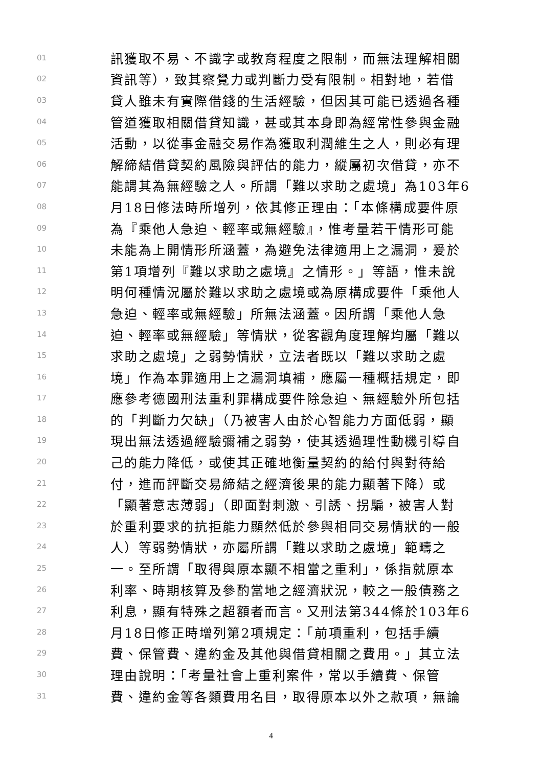01 訊獲取不易、不識字或教育程度之限制，而無法理解相關
02 資訊等），致其察覺力或判斷力受有限制。相對地，若借
03 貸人雖未有實際借錢的生活經驗，但因其可能已透過各種
04 管道獲取相關借貸知識，甚或其本身即為經常性參與金融
05 活動，以從事金融交易作為獲取利潤維生之人，則必有理
06 解締結借貸契約風險與評估的能力，縱屬初次借貸，亦不
07 能謂其為無經驗之人。所謂「難以求助之處境」為103年6
08 月18日修法時所增列，依其修正理由：「本條構成要件原
09 為『乘他人急迫、輕率或無經驗』，惟考量若干情形可能
10 未能為上開情形所涵蓋，為避免法律適用上之漏洞，爰於
11 第1項增列『難以求助之處境』之情形。」等語，惟未說
12 明何種情況屬於難以求助之處境或為原構成要件「乘他人
13 急迫、輕率或無經驗」所無法涵蓋。因所謂「乘他人急
14 迫、輕率或無經驗」等情狀，從客觀角度理解均屬「難以
15 求助之處境」之弱勢情狀，立法者既以「難以求助之處
16 境」作為本罪適用上之漏洞填補，應屬一種概括規定，即
17 應參考德國刑法重利罪構成要件除急迫、無經驗外所包括
18 的「判斷力欠缺」（乃被害人由於心智能力方面低弱，顯
19 現出無法透過經驗彌補之弱勢，使其透過理性動機引導自
20 己的能力降低，或使其正確地衡量契約的給付與對待給
21 付，進而評斷交易締結之經濟後果的能力顯著下降）或
22 「顯著意志薄弱」（即面對刺激、引誘、拐騙，被害人對
23 於重利要求的抗拒能力顯然低於參與相同交易情狀的一般
24 人）等弱勢情狀，亦屬所謂「難以求助之處境」範疇之
25 一。至所謂「取得與原本顯不相當之重利」，係指就原本
26 利率、時期核算及參酌當地之經濟狀況，較之一般債務之
27 利息，顯有特殊之超額者而言。又刑法第344條於103年6
28 月18日修正時增列第2項規定：「前項重利，包括手續
29 費、保管費、違約金及其他與借貸相關之費用。」其立法
30 理由說明：「考量社會上重利案件，常以手續費、保管
31 費、違約金等各類費用名目，取得原本以外之款項，無論
4